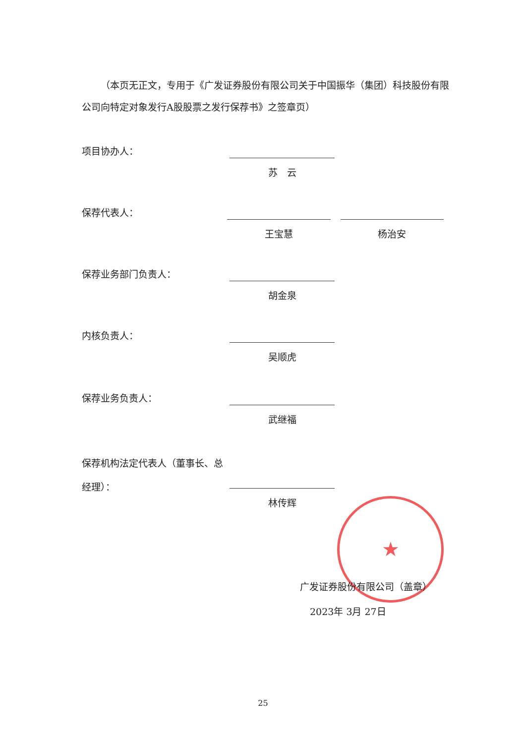（本页无正文，专用于《广发证券股份有限公司关于中国振华（集团）科技股份有限公司向特定对象发行A股股票之发行保荐书》之签章页）
项目协办人： 苏　云
保荐代表人： 王宝慧 杨治安
保荐业务部门负责人： 胡金泉
内核负责人： 吴顺虎
保荐业务负责人： 武继福
保荐机构法定代表人（董事长、总经理）：
林传辉
★
广发证券股份有限公司（盖章）
2023年 3月 27日
25